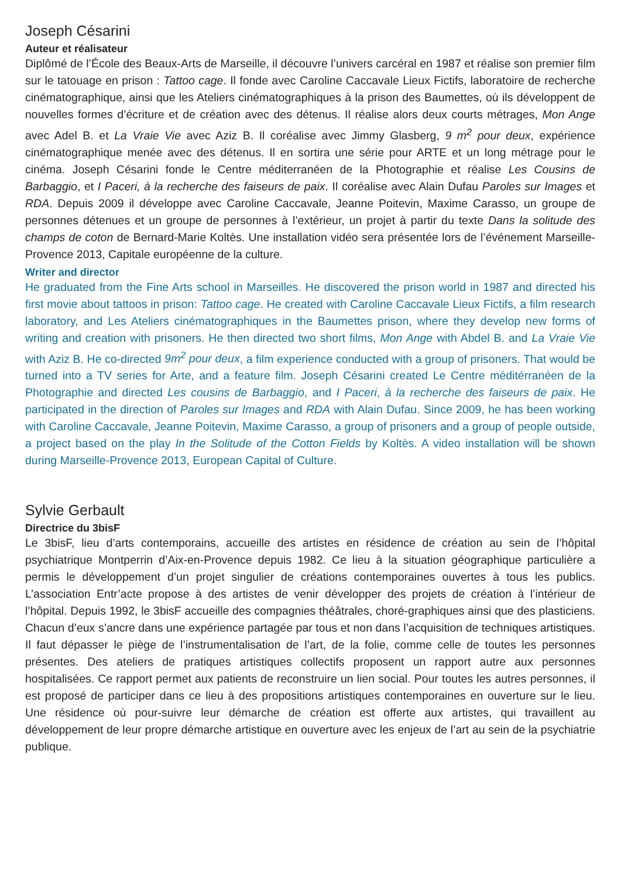Joseph Césarini
Auteur et réalisateur
Diplômé de l’École des Beaux-Arts de Marseille, il découvre l’univers carcéral en 1987 et réalise son premier film sur le tatouage en prison : Tattoo cage. Il fonde avec Caroline Caccavale Lieux Fictifs, laboratoire de recherche cinématographique, ainsi que les Ateliers cinématographiques à la prison des Baumettes, où ils développent de nouvelles formes d’écriture et de création avec des détenus. Il réalise alors deux courts métrages, Mon Ange avec Adel B. et La Vraie Vie avec Aziz B. Il coréalise avec Jimmy Glasberg, 9 m<sup>2</sup> pour deux, expérience cinématographique menée avec des détenus. Il en sortira une série pour ARTE et un long métrage pour le cinéma. Joseph Césarini fonde le Centre méditerranéen de la Photographie et réalise Les Cousins de Barbaggio, et I Paceri, à la recherche des faiseurs de paix. Il coréalise avec Alain Dufau Paroles sur Images et RDA. Depuis 2009 il développe avec Caroline Caccavale, Jeanne Poitevin, Maxime Carasso, un groupe de personnes détenues et un groupe de personnes à l’extérieur, un projet à partir du texte Dans la solitude des champs de coton de Bernard-Marie Koltès. Une installation vidéo sera présentée lors de l’événement Marseille-Provence 2013, Capitale européenne de la culture.
Writer and director
He graduated from the Fine Arts school in Marseilles. He discovered the prison world in 1987 and directed his first movie about tattoos in prison: Tattoo cage. He created with Caroline Caccavale Lieux Fictifs, a film research laboratory, and Les Ateliers cinématographiques in the Baumettes prison, where they develop new forms of writing and creation with prisoners. He then directed two short films, Mon Ange with Abdel B. and La Vraie Vie with Aziz B. He co-directed 9m<sup>2</sup> pour deux, a film experience conducted with a group of prisoners. That would be turned into a TV series for Arte, and a feature film. Joseph Césarini created Le Centre méditérranéen de la Photographie and directed Les cousins de Barbaggio, and I Paceri, à la recherche des faiseurs de paix. He participated in the direction of Paroles sur Images and RDA with Alain Dufau. Since 2009, he has been working with Caroline Caccavale, Jeanne Poitevin, Maxime Carasso, a group of prisoners and a group of people outside, a project based on the play In the Solitude of the Cotton Fields by Koltès. A video installation will be shown during Marseille-Provence 2013, European Capital of Culture.
Sylvie Gerbault
Directrice du 3bisF
Le 3bisF, lieu d’arts contemporains, accueille des artistes en résidence de création au sein de l’hôpital psychiatrique Montperrin d’Aix-en-Provence depuis 1982. Ce lieu à la situation géographique particulière a permis le développement d’un projet singulier de créations contemporaines ouvertes à tous les publics. L’association Entr’acte propose à des artistes de venir développer des projets de création à l’intérieur de l’hôpital. Depuis 1992, le 3bisF accueille des compagnies théâtrales, choré-graphiques ainsi que des plasticiens. Chacun d’eux s’ancre dans une expérience partagée par tous et non dans l’acquisition de techniques artistiques. Il faut dépasser le piège de l’instrumentalisation de l’art, de la folie, comme celle de toutes les personnes présentes. Des ateliers de pratiques artistiques collectifs proposent un rapport autre aux personnes hospitalisées. Ce rapport permet aux patients de reconstruire un lien social. Pour toutes les autres personnes, il est proposé de participer dans ce lieu à des propositions artistiques contemporaines en ouverture sur le lieu. Une résidence où pour-suivre leur démarche de création est offerte aux artistes, qui travaillent au développement de leur propre démarche artistique en ouverture avec les enjeux de l’art au sein de la psychiatrie publique.